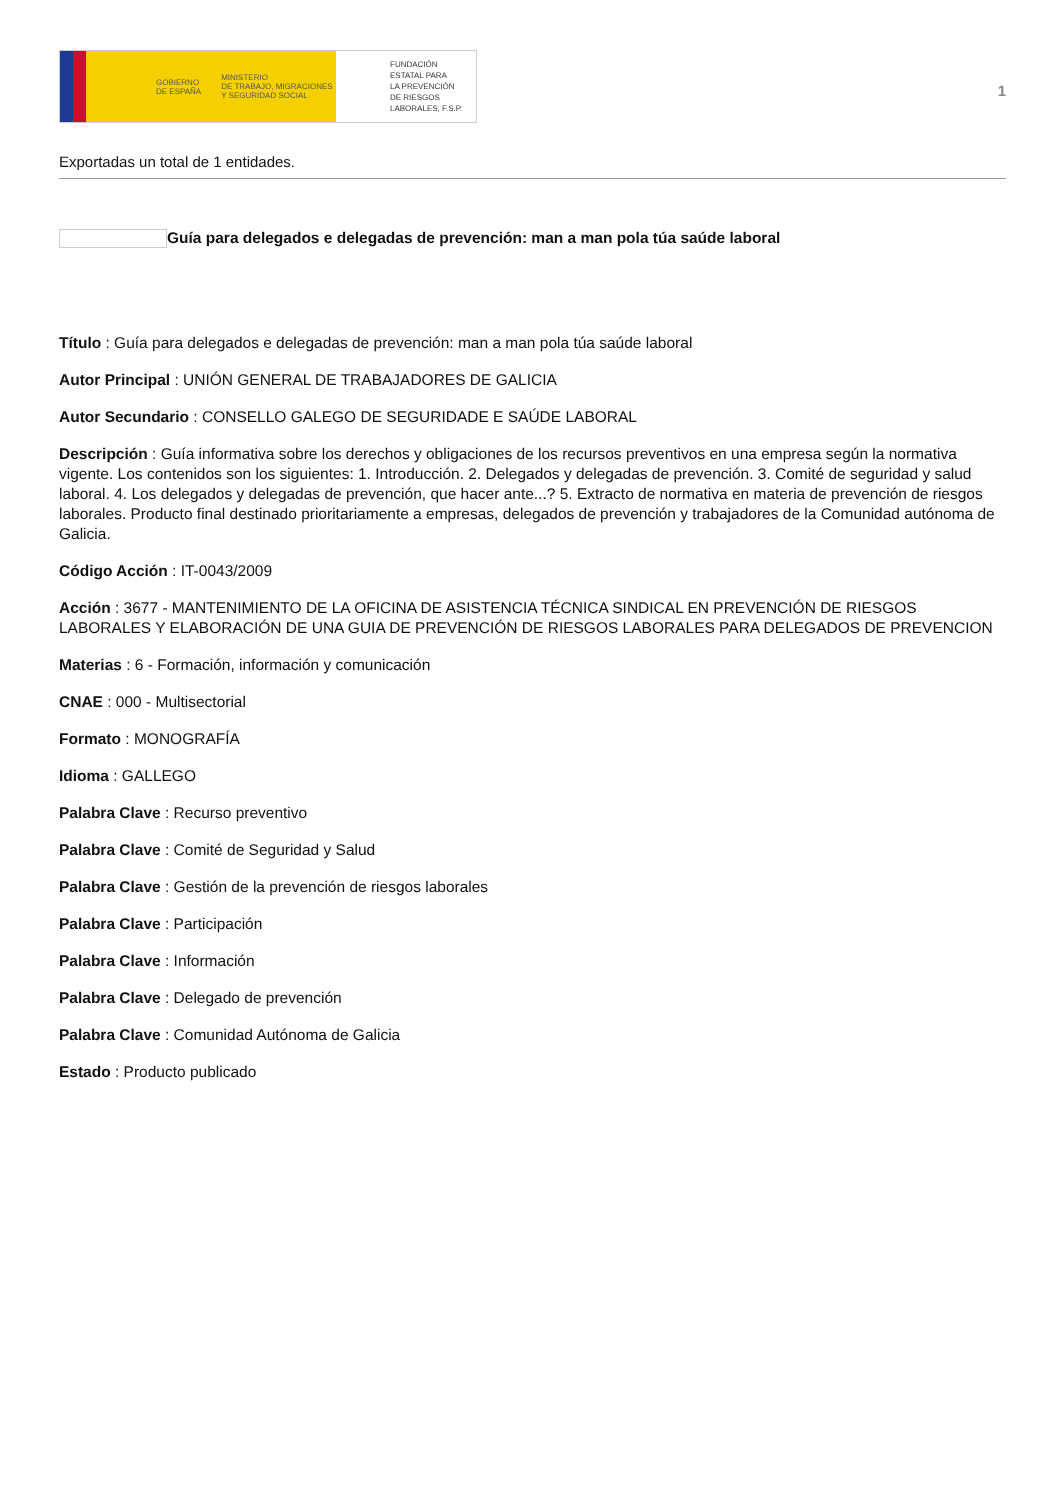GOBIERNO
DE ESPAÑA MINISTERIO
DE TRABAJO, MIGRACIONES
Y SEGURIDAD SOCIAL
FUNDACIÓN
ESTATAL PARA
LA PREVENCIÓN
DE RIESGOS
LABORALES, F.S.P.
1
Exportadas un total de 1 entidades.
Guía para delegados e delegadas de prevención: man a man pola túa saúde laboral
Título : Guía para delegados e delegadas de prevención: man a man pola túa saúde laboral
Autor Principal : UNIÓN GENERAL DE TRABAJADORES DE GALICIA
Autor Secundario : CONSELLO GALEGO DE SEGURIDADE E SAÚDE LABORAL
Descripción : Guía informativa sobre los derechos y obligaciones de los recursos preventivos en una empresa según la normativa vigente. Los contenidos son los siguientes: 1. Introducción. 2. Delegados y delegadas de prevención. 3. Comité de seguridad y salud laboral. 4. Los delegados y delegadas de prevención, que hacer ante...? 5. Extracto de normativa en materia de prevención de riesgos laborales. Producto final destinado prioritariamente a empresas, delegados de prevención y trabajadores de la Comunidad autónoma de Galicia.
Código Acción : IT-0043/2009
Acción : 3677 - MANTENIMIENTO DE LA OFICINA DE ASISTENCIA TÉCNICA SINDICAL EN PREVENCIÓN DE RIESGOS LABORALES Y ELABORACIÓN DE UNA GUIA DE PREVENCIÓN DE RIESGOS LABORALES PARA DELEGADOS DE PREVENCION
Materias : 6 - Formación, información y comunicación
CNAE : 000 - Multisectorial
Formato : MONOGRAFÍA
Idioma : GALLEGO
Palabra Clave : Recurso preventivo
Palabra Clave : Comité de Seguridad y Salud
Palabra Clave : Gestión de la prevención de riesgos laborales
Palabra Clave : Participación
Palabra Clave : Información
Palabra Clave : Delegado de prevención
Palabra Clave : Comunidad Autónoma de Galicia
Estado : Producto publicado